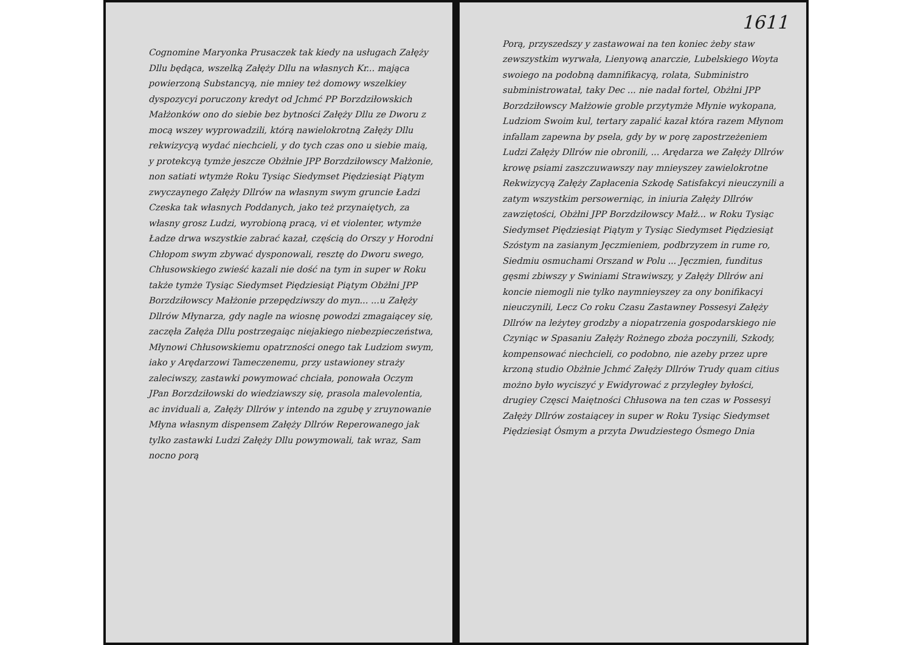Cognomine Maryonka Prusaczek tak kiedy na usługach Załęży Dllu będąca, wszelką Załęży Dllu na własnych Kr... mająca powierzoną Substancyą, nie mniey też domowy wszelkiey dyspozycyi poruczony kredyt od Jchmć PP Borzdziłowskich Małżonków ono do siebie bez bytności Załęży Dllu ze Dworu z mocą wszey wyprowadzili, którą nawielokrotną Załęży Dllu rekwizycyą wydać niechcieli, y do tych czas ono u siebie maią, y protekcyą tymże jeszcze Obżłnie JPP Borzdziłowscy Małżonie, non satiati wtymże Roku Tysiąc Siedymset Piędziesiąt Piątym zwyczaynego Załęży Dllrów na własnym swym gruncie Ładzi Czeska tak własnych Poddanych, jako też przynaiętych, za własny grosz Ludzi, wyrobioną pracą, vi et violenter, wtymże Ładze drwa wszystkie zabrać kazał, częścią do Orszy y Horodni Chłopom swym zbywać dysponowali, resztę do Dworu swego, Chłusowskiego zwieść kazali nie dość na tym in super w Roku także tymże Tysiąc Siedymset Piędziesiąt Piątym Obżłni JPP Borzdziłowscy Małżonie przepędziwszy do myn... ...u Załęży Dllrów Młynarza, gdy nagle na wiosnę powodzi zmagaiącey się, zaczęła Załęża Dllu postrzegaiąc niejakiego niebezpieczeństwa, Młynowi Chłusowskiemu opatrzności onego tak Ludziom swym, iako y Arędarzowi Tameczenemu, przy ustawioney straży zaleciwszy, zastawki powymować chciała, ponowała Oczym JPan Borzdziłowski do wiedziawszy się, prasola malevolentia, ac inviduali a, Załęży Dllrów y intendo na zgubę y zruynowanie Młyna własnym dispensem Załęży Dllrów Reperowanego jak tylko zastawki Ludzi Załęży Dllu powymowali, tak wraz, Sam nocno porą
1611
Porą, przyszedszy y zastawowai na ten koniec żeby staw zewszystkim wyrwała, Lienyową anarczie, Lubelskiego Woyta swoiego na podobną damnifikacyą, rolata, Subministro subministrowatał, taky Dec ... nie nadał fortel, Obżłni JPP Borzdziłowscy Małżowie groble przytymże Młynie wykopana, Ludziom Swoim kul, tertary zapalić kazał która razem Młynom infallam zapewna by psela, gdy by w porę zapostrzeżeniem Ludzi Załęży Dllrów nie obronili, ... Arędarza we Załęży Dllrów krowę psiami zaszczuwawszy nay mnieyszey zawielokrotne Rekwizycyą Załęży Zapłacenia Szkodę Satisfakcyi nieuczynili a zatym wszystkim persowerniąc, in iniuria Załęży Dllrów zawziętości, Obżłni JPP Borzdziłowscy Małż... w Roku Tysiąc Siedymset Piędziesiąt Piątym y Tysiąc Siedymset Piędziesiąt Szóstym na zasianym Jęczmieniem, podbrzyzem in rume ro, Siedmiu osmuchami Orszand w Polu ... Jęczmien, funditus gęsmi zbiwszy y Swiniami Strawiwszy, y Załęży Dllrów ani koncie niemogli nie tylko naymnieyszey za ony bonifikacyi nieuczynili, Lecz Co roku Czasu Zastawney Possesyi Załęży Dllrów na leżytey grodzby a niopatrzenia gospodarskiego nie Czyniąc w Spasaniu Załęży Rożnego zboża poczynili, Szkody, kompensować niechcieli, co podobno, nie azeby przez upre krzoną studio Obżłnie Jchmć Załęży Dllrów Trudy quam citius możno było wyciszyć y Ewidyrować z przyległey byłości, drugiey Częsci Maiętności Chłusowa na ten czas w Possesyi Załęży Dllrów zostaiącey in super w Roku Tysiąc Siedymset Piędziesiąt Ósmym a przyta Dwudziestego Ósmego Dnia